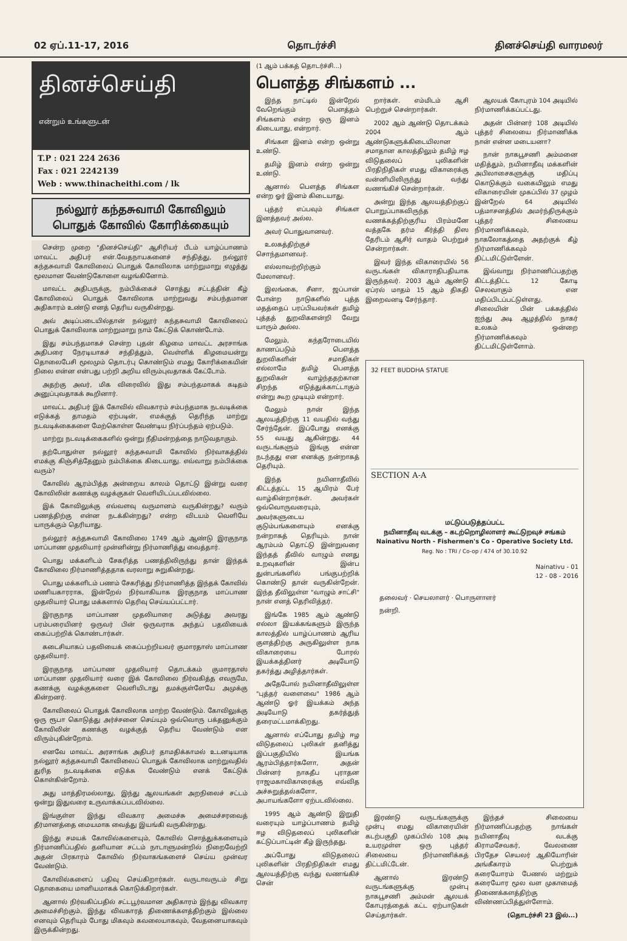02 ஏப்.11-17, 2016 தொடர்ச்சி தினச்செய்தி வாரமலர்
தினச்செய்தி
என்றும் உங்களுடன்
T.P : 021 224 2636
Fax : 021 2242139
Web : www.thinacheithi.com / lk
நல்லூர் கந்தசுவாமி கோவிலும் பொதுக் கோவில் கோரிக்கையும்
சென்ற முறை "தினச்செய்தி" ஆசிரியர் பீடம் யாழ்ப்பாணம் மாவட்ட அதிபர் என்.வேதநாயகனைச் சந்தித்து, நல்லூர் கந்தசுவாமி கோவிலைப் பொதுக் கோவிலாக மாற்றுமாறு எழுத்து மூலமான வேண்டுகோளை வழங்கினோம்.
மாவட்ட அதிபருக்கு, நம்பிக்கைச் சொத்து சட்டத்தின் கீழ் கோவிலைப் பொதுக் கோவிலாக மாற்றுவது சம்பந்தமான அதிகாரம் உண்டு எனத் தெரிய வருகின்றது.
அவ் அடிப்படையில்தான் நல்லூர் கந்தசுவாமி கோவிலைப் பொதுக் கோவிலாக மாற்றுமாறு நாம் கேட்டுக் கொண்டோம்.
இது சம்பந்தமாகச் சென்ற புதன் கிழமை மாவட்ட அரசாங்க அதிபரை நேரடியாகச் சந்தித்தும், வெள்ளிக் கிழமையன்று தொலைபேசி மூலமும் தொடர்பு கொண்டும் எமது கோரிக்கையின் நிலை என்ன என்பது பற்றி அறிய விரும்புவதாகக் கேட்டோம்.
அதற்கு அவர், மிக விரைவில் இது சம்பந்தமாகக் கடிதம் அனுப்புவதாகக் கூறினார்.
மாவட்ட அதிபர் இக் கோவில் விவகாரம் சம்பந்தமாக நடவடிக்கை எடுக்கத் தாமதம் ஏற்படின், எமக்குத் தெரிந்த மாற்று நடவடிக்கைகளை மேற்கொள்ள வேண்டிய நிர்ப்பந்தம் ஏற்படும்.
மாற்று நடவடிக்கைகளில் ஒன்று நீதிமன்றத்தை நாடுவதாகும்.
தற்போதுள்ள நல்லூர் கந்தசுவாமி கோவில் நிர்வாகத்தில் எமக்கு கிஞ்சித்தேனும் நம்பிக்கை கிடையாது. எவ்வாறு நம்பிக்கை வரும்?
கோவில் ஆரம்பித்த அன்றைய காலம் தொட்டு இன்று வரை கோவிலின் கணக்கு வழக்குகள் வெளியிடப்படவில்லை.
இக் கோவிலுக்கு எவ்வளவு வருமானம் வருகின்றது? வரும் பணத்திற்கு என்ன நடக்கின்றது? என்ற விடயம் வெளியே யாருக்கும் தெரியாது.
நல்லூர் கந்தசுவாமி கோவிலை 1749 ஆம் ஆண்டு இரகுநாத மாப்பாண முதலியார் முன்னின்று நிர்மாணித்து வைத்தார்.
பொது மக்களிடம் சேகரித்த பணத்திலிருந்து தான் இந்தக் கோவிலை நிர்மாணித்ததாக வரலாறு சுறுகின்றது.
பொது மக்களிடம் பணம் சேகரித்து நிர்மாணித்த இந்தக் கோவில் மணியகாரராக, இன்றேல் நிர்வாகியாக இரகுநாத மாப்பாண முதலியார் பொது மக்களால் தெரிவு செய்யப்பட்டார்.
இரகுநாத மாப்பாண முதலியாரை அடுத்து அவரது பரம்பரையினர் ஒருவர் பின் ஒருவராக அந்தப் பதவியைக் கைப்பற்றிக் கொண்டார்கள்.
கடைசியாகப் பதவியைக் கைப்பற்றியவர் குமாரதாஸ் மாப்பாண முதலியார்.
இரகுநாத மாப்பாண முதலியார் தொடக்கம் குமாரதாஸ் மாப்பாண முதலியார் வரை இக் கோவிலை நிர்வகித்த எவருமே, கணக்கு வழக்குகளை வெளியிடாது தமக்குள்ளேயே அமுக்கு கின்றனர்.
கோவிலைப் பொதுக் கோவிலாக மாற்ற வேண்டும். கோவிலுக்கு ஒரு ரூபா கொடுத்து அர்ச்சனை செய்யும் ஒவ்வொரு பக்தனுக்கும் கோவிலின் கணக்கு வழக்குத் தெரிய வேண்டும் என விரும்புகின்றோம்.
எனவே மாவட்ட அரசாங்க அதிபர் தாமதிக்காமல் உடனடியாக நல்லூர் கந்தசுவாமி கோவிலைப் பொதுக் கோவிலாக மாற்றுவதில் துரித நடவடிக்கை எடுக்க வேண்டும் எனக் கேட்டுக் கொள்கின்றோம்.
அது மாத்திரமல்லாது, இந்து ஆலயங்கள் அறநிலைச் சட்டம் ஒன்று இதுவரை உருவாக்கப்படவில்லை.
இங்குள்ள இந்து விவகார அமைச்சு அமைச்சரவைத் தீர்மானத்தை மையமாக வைத்து இயங்கி வருகின்றது.
இந்து சமயக் கோவில்களையும், கோவில் சொத்துக்களையும் நிர்மாணிப்பதில் தனியான சட்டம் நாடாளுமன்றில் நிறைவேற்றி அதன் பிரகாரம் கோவில் நிர்வாகங்களைச் செய்ய முன்வர வேண்டும்.
கோவில்களைப் பதிவு செய்கிறார்கள். வருடாவருடம் சிறு தொகையை மானியமாகக் கொடுக்கிறார்கள்.
ஆனால் நிர்வகிப்பதில் சட்டபூர்வமான அதிகாரம் இந்து விவகார அமைச்சிற்கும், இந்து விவகாரத் திணைக்களத்திற்கும் இல்லை எனவும் தெரியும் போது மிகவும் கவலையாகவும், வேதனையாகவும் இருக்கின்றது.
(1 ஆம் பக்கத் தொடர்ச்சி...)
பௌத்த சிங்களம் ...
இந்த நாட்டில் இன்றேல் வேறெங்கும் பௌத்தம் சிங்களம் என்ற ஒரு இனம் கிடையாது, என்றார்.
சிங்கள இனம் என்ற ஒன்று உண்டு.
தமிழ் இனம் என்ற ஒன்று உண்டு.
ஆனால் பௌத்த சிங்கள என்ற ஓர் இனம் கிடையாது.
புத்தர் எப்பவும் சிங்கள இனத்தவர் அல்ல.
அவர் பொதுவானவர்.
உலகத்திற்குச் சொந்தமானவர்.
எல்லாவற்றிற்கும் மேலானவர்.
இலங்கை, சீனா, ஜப்பான் போன்ற நாடுகளில் புத்த மதத்தைப் பரப்பியவர்கள் தமிழ் புத்தத் துறவிகளன்றி வேறு யாரும் அல்ல.
மேலும், கந்தரோடையில் காணப்படும் பௌத்த துறவிகளின் சமாதிகள் எல்லாமே தமிழ் பௌத்த துறவிகள் வாழ்ந்ததற்கான சிறந்த எடுத்துக்காட்டாகும் என்று கூற முடியும் என்றார்.
மேலும் நான் இந்த ஆலயத்திற்கு 11 வயதில் வந்து சேர்ந்தேன். இப்போது எனக்கு 55 வயது ஆகின்றது. 44 வருடங்களும் இங்கு என்ன நடந்தது என எனக்கு நன்றாகத் தெரியும்.
இந்த நயினாதீவில் கிட்டத்தட்ட 15 ஆயிரம் பேர் வாழ்கின்றார்கள். அவர்கள் ஒவ்வொருவரையும், அவர்களுடைய குடும்பங்களையும் எனக்கு நன்றாகத் தெரியும். நான் ஆரம்பம் தொட்டு இன்றுவரை இந்தத் தீவில் வாழும் எனது உறவுகளின் இன்ப துன்பங்களில் பங்குபற்றிக் கொண்டு தான் வருகின்றேன். இந்த தீவிலுள்ள "வாழும் சாட்சி" நான் எனத் தெரிவித்தர்.
இங்கே 1985 ஆம் ஆண்டு எல்லா இயக்கங்களும் இருந்த காலத்தில் யாழ்ப்பாணம் ஆரிய குளத்திற்கு அருகிலுள்ள நாக விகாரையை போரல் இயக்கத்தினர் அடியோடு தகர்த்து அழித்தார்கள்.
அதேபோல் நயினாதீவிலுள்ள "புத்தர் வளைவை" 1986 ஆம் ஆண்டு ஓர் இயக்கம் அந்த அடியோடு தகர்த்துத் தரைமட்டமாக்கிறது.
ஆனால் எப்போது தமிழ் ஈழ விடுதலைப் புலிகள் தனித்து இப்பகுதியில் இயங்க ஆரம்பித்தார்களோ, அதன் பின்னர் நாகதீப புராதன ராஜமகாவிகாரைக்கு எவ்வித அச்சுறுத்தல்களோ, அபாயங்களோ ஏற்படவில்லை.
1995 ஆம் ஆண்டு இறுதி வரையும் யாழ்ப்பாணம் தமிழ் ஈழ விடுதலைப் புலிகளின் கட்டுப்பாட்டின் கீழ் இருந்தது.
அப்போது விடுதலைப் புலிகளின் பிரதிநிதிகள் எமது ஆலயத்திற்கு வந்து வணங்கிச் சென்
றார்கள். எம்மிடம் ஆசி பெற்றுச் சென்றார்கள்.
2002 ஆம் ஆண்டு தொடக்கம் 2004 ஆம் ஆண்டுகளுக்கிடையிலான சமாதான காலத்திலும் தமிழ் ஈழ விடுதலைப் புலிகளின் பிரதிநிதிகள் எமது விகாரைக்கு வன்னியிலிருந்து வந்து வணங்கிச் சென்றார்கள்.
அன்று இந்த ஆலயத்திற்குப் பொறுப்பாகவிருந்த வணக்கத்திற்குரிய பிரம்மனே வத்தகே தர்ம கீர்த்தி திஸ தேரிடம் ஆசிர் வாதம் பெற்றுச் சென்றார்கள்.
இவர் இந்த விகாரையில் 56 வருடங்கள் விகாராதிபதியாக இருந்தவர். 2003 ஆம் ஆண்டு ஏப்ரல் மாதம் 15 ஆம் திகதி இறைவனடி சேர்ந்தார்.
ஆலயக் கோபுரம் 104 அடியில் நிர்மாணிக்கப்பட்டது.
அதன் பின்னர் 108 அடியில் புத்தர் சிலையை நிர்மாணிக்க நான் என்ன மடையனா?
நான் நாகபூசணி அம்மனை மதித்தும், நயினாதீவு மக்களின் அபிலாசைகளுக்கு மதிப்பு கொடுக்கும் வகையிலும் எமது விகாரையின் முகப்பில் 37 முழம் இன்றேல் 64 அடியில் பத்மாசனத்தில் அமர்ந்திருக்கும் புத்தர் சிலையை நிர்மாணிக்கவும், நாகலோகத்தை அதற்குக் கீழ் நிர்மாணிக்கவும் திட்டமிட்டுள்ளேன்.
இவ்வாறு நிர்மாணிப்பதற்கு கிட்டத்திட்ட 12 கோடி செலவாகும் என மதிப்பிடப்பட்டுள்ளது. சிலையின் பின் பக்கத்தில் ஐந்து அடி ஆழத்தில் நாகர் உலகம் ஒன்றை நிர்மாணிக்கவும் திட்டமிட்டுள்ளோம்.
32 FEET BUDDHA STATUE
SECTION A-A
மட்டுப்படுத்தப்பட்ட
நயினாதீவு வடக்கு – கடற்றொழிலாளர் கூட்டுறவுச் சங்கம்
Nainativu North - Fishermen's Co - Operative Society Ltd.
Reg. No : TRI / Co-op / 474 of 30.10.92
Nainativu - 01
12 - 08 - 2016
தலைவர் · செயலாளர் · பொருளாளர்
நன்றி.
இரண்டு வருடங்களுக்கு முன்பு எமது விகாரையின் கடற்பகுதி முகப்பில் 108 அடி உயரமுள்ள ஒரு புத்தர் சிலையை நிர்மாணிக்கத் திட்டமிட்டேன்.
ஆனால் இரண்டு வருடங்களுக்கு முன்பு நாகபூசணி அம்மன் ஆலயக் கோபுரத்தைக் கட்ட ஏற்பாடுகள் செய்தார்கள்.
இந்தச் சிலையை நிர்மாணிப்பதற்கு நாங்கள் நயினாதீவு வடக்கு கிராமசேவகர், வேலணை பிரதேச செயலர் ஆகியோரின் அங்கீகாரம் பெற்றுக் கரையோரம் பேணல் மற்றும் கரையோர மூல வள முகாமைத் திணைக்களத்திற்கு விண்ணப்பித்துள்ளோம்.
(தொடர்ச்சி 23 இல்...)